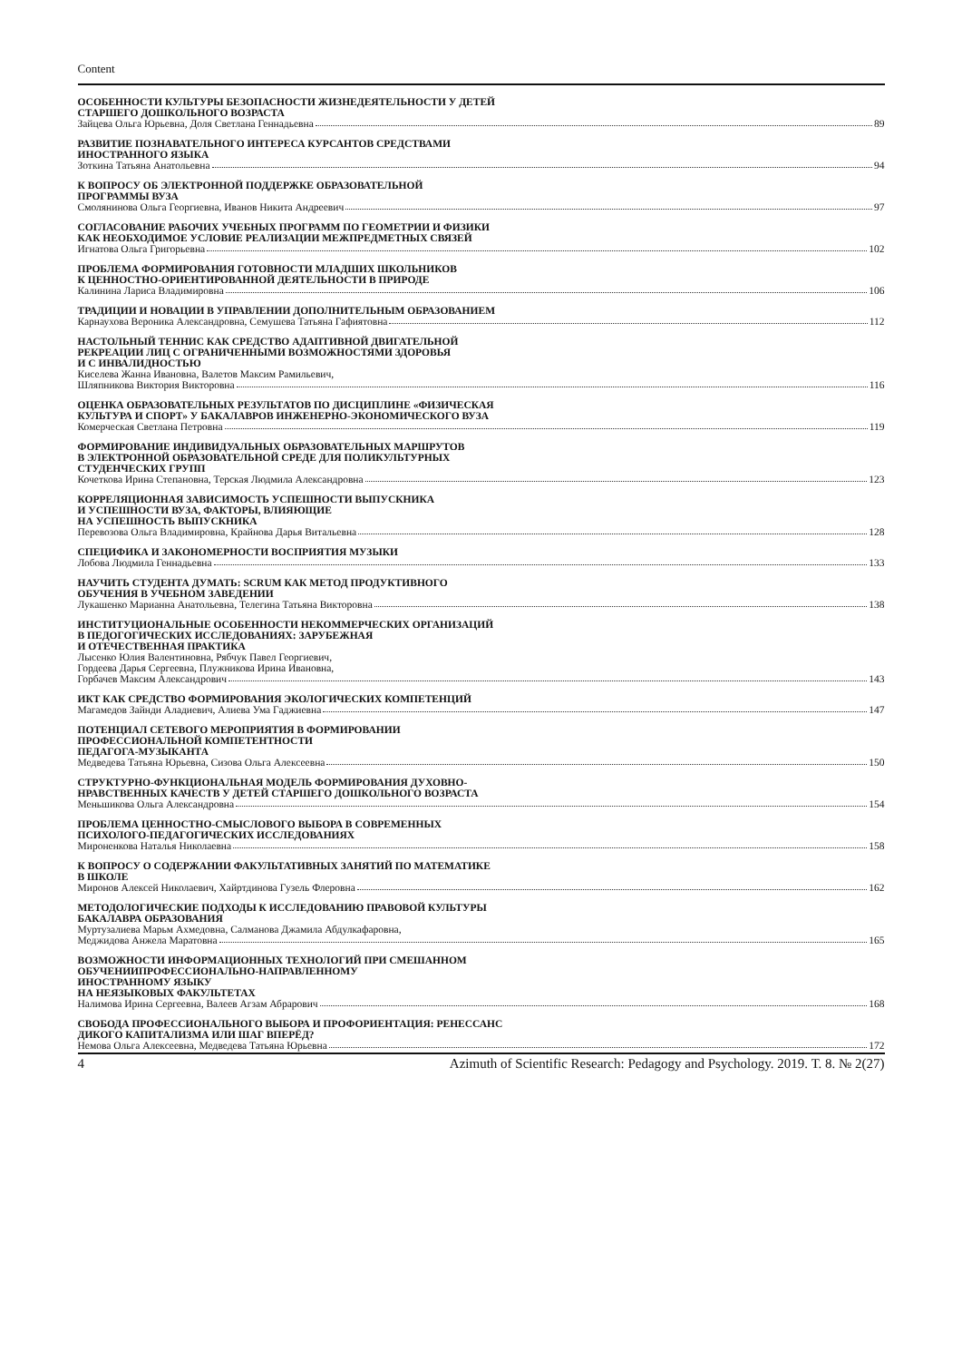Content
ОСОБЕННОСТИ КУЛЬТУРЫ БЕЗОПАСНОСТИ ЖИЗНЕДЕЯТЕЛЬНОСТИ У ДЕТЕЙ
СТАРШЕГО ДОШКОЛЬНОГО ВОЗРАСТА
Зайцева Ольга Юрьевна, Доля Светлана Геннадьевна 89
РАЗВИТИЕ ПОЗНАВАТЕЛЬНОГО ИНТЕРЕСА КУРСАНТОВ СРЕДСТВАМИ
ИНОСТРАННОГО ЯЗЫКА
Зоткина Татьяна Анатольевна 94
К ВОПРОСУ ОБ ЭЛЕКТРОННОЙ ПОДДЕРЖКЕ ОБРАЗОВАТЕЛЬНОЙ
ПРОГРАММЫ ВУЗА
Смолянинова Ольга Георгиевна, Иванов Никита Андреевич 97
СОГЛАСОВАНИЕ РАБОЧИХ УЧЕБНЫХ ПРОГРАММ ПО ГЕОМЕТРИИ И ФИЗИКИ
КАК НЕОБХОДИМОЕ УСЛОВИЕ РЕАЛИЗАЦИИ МЕЖПРЕДМЕТНЫХ СВЯЗЕЙ
Игнатова Ольга Григорьевна 102
ПРОБЛЕМА ФОРМИРОВАНИЯ ГОТОВНОСТИ МЛАДШИХ ШКОЛЬНИКОВ
К ЦЕННОСТНО-ОРИЕНТИРОВАННОЙ ДЕЯТЕЛЬНОСТИ В ПРИРОДЕ
Калинина Лариса Владимировна 106
ТРАДИЦИИ И НОВАЦИИ В УПРАВЛЕНИИ ДОПОЛНИТЕЛЬНЫМ ОБРАЗОВАНИЕМ
Карнаухова Вероника Александровна, Семушева Татьяна Гафиятовна 112
НАСТОЛЬНЫЙ ТЕННИС КАК СРЕДСТВО АДАПТИВНОЙ ДВИГАТЕЛЬНОЙ
РЕКРЕАЦИИ ЛИЦ С ОГРАНИЧЕННЫМИ ВОЗМОЖНОСТЯМИ ЗДОРОВЬЯ
И С ИНВАЛИДНОСТЬЮ
Киселева Жанна Ивановна, Валетов Максим Рамильевич,
Шляпникова Виктория Викторовна 116
ОЦЕНКА ОБРАЗОВАТЕЛЬНЫХ РЕЗУЛЬТАТОВ ПО ДИСЦИПЛИНЕ «ФИЗИЧЕСКАЯ
КУЛЬТУРА И СПОРТ» У БАКАЛАВРОВ ИНЖЕНЕРНО-ЭКОНОМИЧЕСКОГО ВУЗА
Комерческая Светлана Петровна 119
ФОРМИРОВАНИЕ ИНДИВИДУАЛЬНЫХ ОБРАЗОВАТЕЛЬНЫХ МАРШРУТОВ
В ЭЛЕКТРОННОЙ ОБРАЗОВАТЕЛЬНОЙ СРЕДЕ ДЛЯ ПОЛИКУЛЬТУРНЫХ
СТУДЕНЧЕСКИХ ГРУПП
Кочеткова Ирина Степановна, Терская Людмила Александровна 123
КОРРЕЛЯЦИОННАЯ ЗАВИСИМОСТЬ УСПЕШНОСТИ ВЫПУСКНИКА
И УСПЕШНОСТИ ВУЗА, ФАКТОРЫ, ВЛИЯЮЩИЕ
НА УСПЕШНОСТЬ ВЫПУСКНИКА
Перевозова Ольга Владимировна, Крайнова Дарья Витальевна 128
СПЕЦИФИКА И ЗАКОНОМЕРНОСТИ ВОСПРИЯТИЯ МУЗЫКИ
Лобова Людмила Геннадьевна 133
НАУЧИТЬ СТУДЕНТА ДУМАТЬ: SCRUM КАК МЕТОД ПРОДУКТИВНОГО
ОБУЧЕНИЯ В УЧЕБНОМ ЗАВЕДЕНИИ
Лукашенко Марианна Анатольевна, Телегина Татьяна Викторовна 138
ИНСТИТУЦИОНАЛЬНЫЕ ОСОБЕННОСТИ НЕКОММЕРЧЕСКИХ ОРГАНИЗАЦИЙ
В ПЕДОГОГИЧЕСКИХ ИССЛЕДОВАНИЯХ: ЗАРУБЕЖНАЯ
И ОТЕЧЕСТВЕННАЯ ПРАКТИКА
Лысенко Юлия Валентиновна, Рябчук Павел Георгиевич,
Гордеева Дарья Сергеевна, Плужникова Ирина Ивановна,
Горбачев Максим Александрович 143
ИКТ КАК СРЕДСТВО ФОРМИРОВАНИЯ ЭКОЛОГИЧЕСКИХ КОМПЕТЕНЦИЙ
Магамедов Зайнди Аладиевич, Алиева Ума Гаджиевна 147
ПОТЕНЦИАЛ СЕТЕВОГО МЕРОПРИЯТИЯ В ФОРМИРОВАНИИ
ПРОФЕССИОНАЛЬНОЙ КОМПЕТЕНТНОСТИ
ПЕДАГОГА-МУЗЫКАНТА
Медведева Татьяна Юрьевна, Сизова Ольга Алексеевна 150
СТРУКТУРНО-ФУНКЦИОНАЛЬНАЯ МОДЕЛЬ ФОРМИРОВАНИЯ ДУХОВНО-
НРАВСТВЕННЫХ КАЧЕСТВ У ДЕТЕЙ СТАРШЕГО ДОШКОЛЬНОГО ВОЗРАСТА
Меньшикова Ольга Александровна 154
ПРОБЛЕМА ЦЕННОСТНО-СМЫСЛОВОГО ВЫБОРА В СОВРЕМЕННЫХ
ПСИХОЛОГО-ПЕДАГОГИЧЕСКИХ ИССЛЕДОВАНИЯХ
Мироненкова Наталья Николаевна 158
К ВОПРОСУ О СОДЕРЖАНИИ ФАКУЛЬТАТИВНЫХ ЗАНЯТИЙ ПО МАТЕМАТИКЕ
В ШКОЛЕ
Миронов Алексей Николаевич, Хайртдинова Гузель Флеровна 162
МЕТОДОЛОГИЧЕСКИЕ ПОДХОДЫ К ИССЛЕДОВАНИЮ ПРАВОВОЙ КУЛЬТУРЫ
БАКАЛАВРА ОБРАЗОВАНИЯ
Муртузалиева Марьм Ахмедовна, Салманова Джамила Абдулкафаровна,
Меджидова Анжела Маратовна 165
ВОЗМОЖНОСТИ ИНФОРМАЦИОННЫХ ТЕХНОЛОГИЙ ПРИ СМЕШАННОМ
ОБУЧЕНИИПРОФЕССИОНАЛЬНО-НАПРАВЛЕННОМУ
ИНОСТРАННОМУ ЯЗЫКУ
НА НЕЯЗЫКОВЫХ ФАКУЛЬТЕТАХ
Налимова Ирина Сергеевна, Валеев Агзам Абрарович 168
СВОБОДА ПРОФЕССИОНАЛЬНОГО ВЫБОРА И ПРОФОРИЕНТАЦИЯ: РЕНЕССАНС
ДИКОГО КАПИТАЛИЗМА ИЛИ ШАГ ВПЕРЁД?
Немова Ольга Алексеевна, Медведева Татьяна Юрьевна 172
4 Azimuth of Scientific Research: Pedagogy and Psychology. 2019. Т. 8. № 2(27)